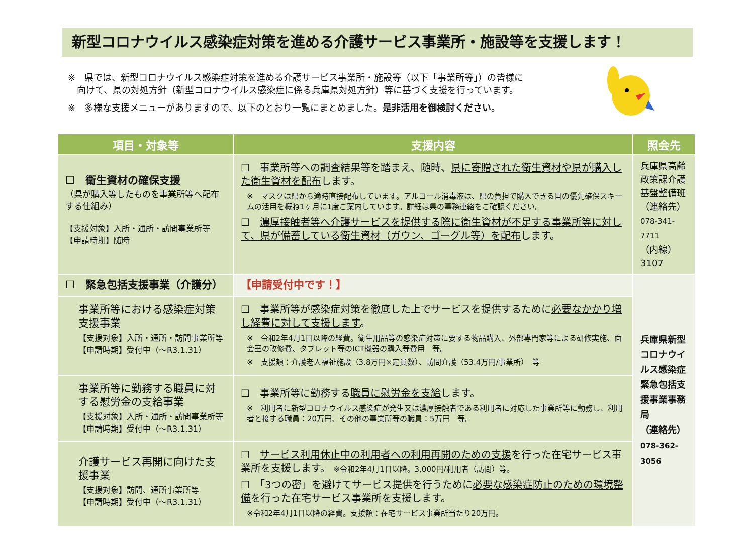新型コロナウイルス感染症対策を進める介護サービス事業所・施設等を支援します！
※　県では、新型コロナウイルス感染症対策を進める介護サービス事業所・施設等（以下「事業所等」）の皆様に
　向けて、県の対処方針（新型コロナウイルス感染症に係る兵庫県対処方針）等に基づく支援を行っています。
※　多様な支援メニューがありますので、以下のとおり一覧にまとめました。是非活用を御検討ください。
| 項目・対象等 | 支援内容 | 照会先 |
| --- | --- | --- |
| ☐ 衛生資材の確保支援 （県が購入等したものを事業所等へ配布する仕組み） 【支援対象】入所・通所・訪問事業所等 【申請時期】随時 | ☐ 事業所等への調査結果等を踏まえ、随時、 県に寄贈された衛生資材や県が購入した衛生資材を配布 します。 ※ マスクは県から適時直接配布しています。アルコール消毒液は、県の負担で購入できる国の優先確保スキームの活用を概ね1ヶ月に1度ご案内しています。詳細は県の事務連絡をご確認ください。 ☐ 濃厚接触者等へ介護サービスを提供する際に衛生資材が不足する事業所等に対して、県が備蓄している衛生資材（ガウン、ゴーグル等）を配布 します。 | 兵庫県高齢政策課介護基盤整備班 （連絡先） 078-341-7711 （内線）3107 |
| ☐ 緊急包括支援事業（介護分） | 【申請受付中です！】 | 兵庫県新型コロナウイルス感染症緊急包括支援事業事務局 （連絡先） 078-362-3056 |
| 事業所等における感染症対策支援事業 【支援対象】入所・通所・訪問事業所等 【申請時期】受付中（～R3.1.31） | ☐ 事業所等が感染症対策を徹底した上でサービスを提供するために 必要なかかり増し経費に対して支援します 。 ※ 令和2年4月1日以降の経費。衛生用品等の感染症対策に要する物品購入、外部専門家等による研修実施、面会室の改修費、タブレット等のICT機器の購入等費用 等。 ※ 支援額：介護老人福祉施設（3.8万円×定員数）、訪問介護（53.4万円/事業所） 等 | |
| 事業所等に勤務する職員に対する慰労金の支給事業 【支援対象】入所・通所・訪問事業所等 【申請時期】受付中（～R3.1.31） | ☐ 事業所等に勤務する 職員に慰労金を支給 します。 ※ 利用者に新型コロナウイルス感染症が発生又は濃厚接触者である利用者に対応した事業所等に勤務し、利用者と接する職員：20万円、その他の事業所等の職員：5万円 等。 | |
| 介護サービス再開に向けた支援事業 【支援対象】訪問、通所事業所等 【申請時期】受付中（～R3.1.31） | ☐ サービス利用休止中の利用者への利用再開のための支援 を行った在宅サービス事業所を支援します。 ※令和2年4月1日以降。3,000円/利用者（訪問）等。 ☐ 「3つの密」を避けてサービス提供を行うために 必要な感染症防止のための環境整備 を行った在宅サービス事業所を支援します。 ※令和2年4月1日以降の経費。支援額：在宅サービス事業所当たり20万円。 | |